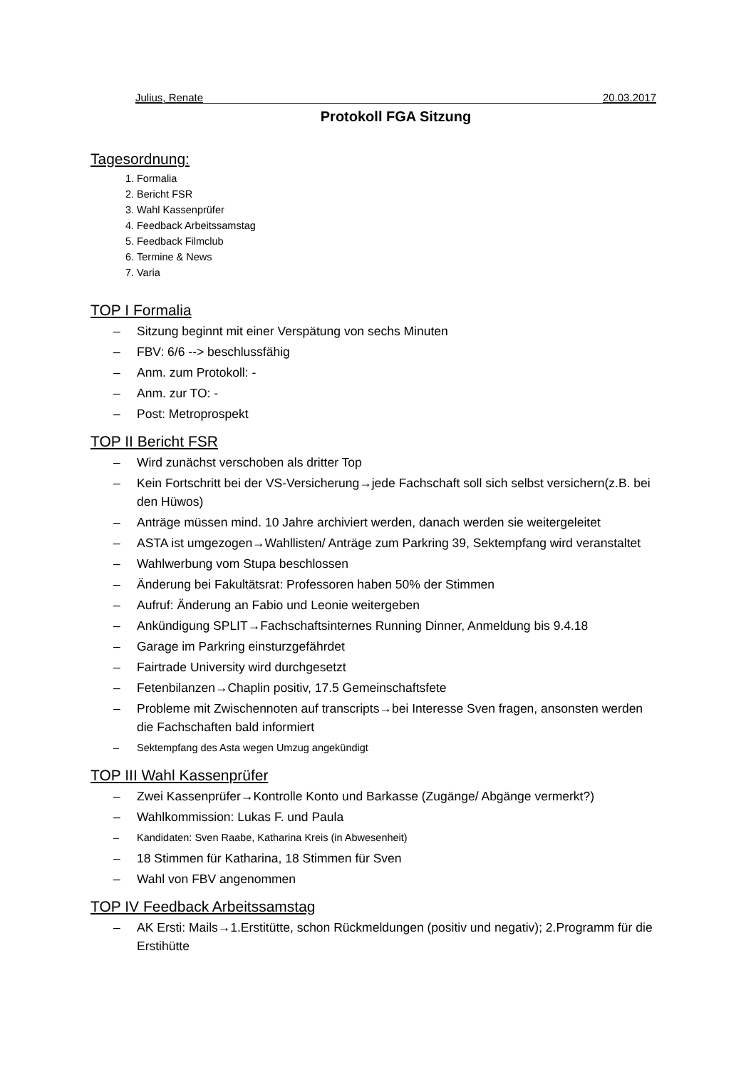Julius, Renate 20.03.2017
Protokoll FGA Sitzung
Tagesordnung:
1. Formalia
2. Bericht FSR
3. Wahl Kassenprüfer
4. Feedback Arbeitssamstag
5. Feedback Filmclub
6. Termine & News
7. Varia
TOP I Formalia
– Sitzung beginnt mit einer Verspätung von sechs Minuten
– FBV: 6/6 --> beschlussfähig
– Anm. zum Protokoll: -
– Anm. zur TO: -
– Post: Metroprospekt
TOP II Bericht FSR
– Wird zunächst verschoben als dritter Top
– Kein Fortschritt bei der VS-Versicherung→jede Fachschaft soll sich selbst versichern(z.B. bei den Hüwos)
– Anträge müssen mind. 10 Jahre archiviert werden, danach werden sie weitergeleitet
– ASTA ist umgezogen→Wahllisten/ Anträge zum Parkring 39, Sektempfang wird veranstaltet
– Wahlwerbung vom Stupa beschlossen
– Änderung bei Fakultätsrat: Professoren haben 50% der Stimmen
– Aufruf: Änderung an Fabio und Leonie weitergeben
– Ankündigung SPLIT→Fachschaftsinternes Running Dinner, Anmeldung bis 9.4.18
– Garage im Parkring einsturzgefährdet
– Fairtrade University wird durchgesetzt
– Fetenbilanzen→Chaplin positiv, 17.5 Gemeinschaftsfete
– Probleme mit Zwischennoten auf transcripts→bei Interesse Sven fragen, ansonsten werden die Fachschaften bald informiert
– Sektempfang des Asta wegen Umzug angekündigt
TOP III Wahl Kassenprüfer
– Zwei Kassenprüfer→Kontrolle Konto und Barkasse (Zugänge/ Abgänge vermerkt?)
– Wahlkommission: Lukas F. und Paula
– Kandidaten: Sven Raabe, Katharina Kreis (in Abwesenheit)
– 18 Stimmen für Katharina, 18 Stimmen für Sven
– Wahl von FBV angenommen
TOP IV Feedback Arbeitssamstag
– AK Ersti: Mails→1.Erstitütte, schon Rückmeldungen (positiv und negativ); 2.Programm für die Erstihütte